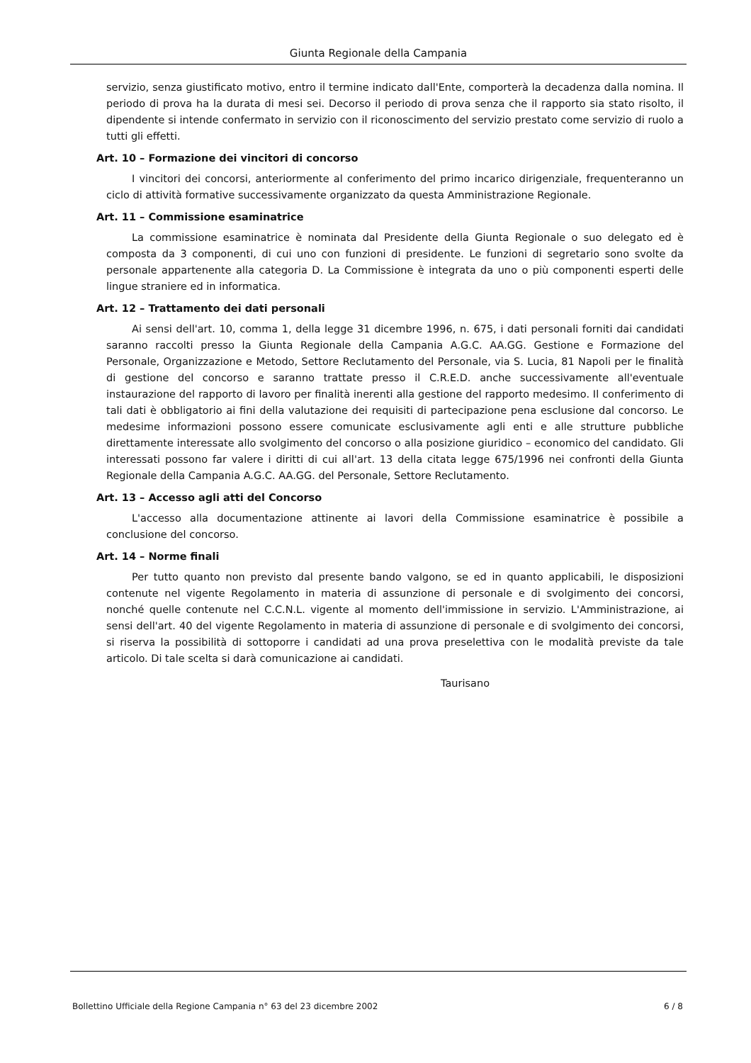Giunta Regionale della Campania
servizio, senza giustificato motivo, entro il termine indicato dall'Ente, comporterà la decadenza dalla nomina. Il periodo di prova ha la durata di mesi sei. Decorso il periodo di prova senza che il rapporto sia stato risolto, il dipendente si intende confermato in servizio con il riconoscimento del servizio prestato come servizio di ruolo a tutti gli effetti.
Art. 10 – Formazione dei vincitori di concorso
I vincitori dei concorsi, anteriormente al conferimento del primo incarico dirigenziale, frequenteranno un ciclo di attività formative successivamente organizzato da questa Amministrazione Regionale.
Art. 11 – Commissione esaminatrice
La commissione esaminatrice è nominata dal Presidente della Giunta Regionale o suo delegato ed è composta da 3 componenti, di cui uno con funzioni di presidente. Le funzioni di segretario sono svolte da personale appartenente alla categoria D. La Commissione è integrata da uno o più componenti esperti delle lingue straniere ed in informatica.
Art. 12 – Trattamento dei dati personali
Ai sensi dell'art. 10, comma 1, della legge 31 dicembre 1996, n. 675, i dati personali forniti dai candidati saranno raccolti presso la Giunta Regionale della Campania A.G.C. AA.GG. Gestione e Formazione del Personale, Organizzazione e Metodo, Settore Reclutamento del Personale, via S. Lucia, 81 Napoli per le finalità di gestione del concorso e saranno trattate presso il C.R.E.D. anche successivamente all'eventuale instaurazione del rapporto di lavoro per finalità inerenti alla gestione del rapporto medesimo. Il conferimento di tali dati è obbligatorio ai fini della valutazione dei requisiti di partecipazione pena esclusione dal concorso. Le medesime informazioni possono essere comunicate esclusivamente agli enti e alle strutture pubbliche direttamente interessate allo svolgimento del concorso o alla posizione giuridico – economico del candidato. Gli interessati possono far valere i diritti di cui all'art. 13 della citata legge 675/1996 nei confronti della Giunta Regionale della Campania A.G.C. AA.GG. del Personale, Settore Reclutamento.
Art. 13 – Accesso agli atti del Concorso
L'accesso alla documentazione attinente ai lavori della Commissione esaminatrice è possibile a conclusione del concorso.
Art. 14 – Norme finali
Per tutto quanto non previsto dal presente bando valgono, se ed in quanto applicabili, le disposizioni contenute nel vigente Regolamento in materia di assunzione di personale e di svolgimento dei concorsi, nonché quelle contenute nel C.C.N.L. vigente al momento dell'immissione in servizio. L'Amministrazione, ai sensi dell'art. 40 del vigente Regolamento in materia di assunzione di personale e di svolgimento dei concorsi, si riserva la possibilità di sottoporre i candidati ad una prova preselettiva con le modalità previste da tale articolo. Di tale scelta si darà comunicazione ai candidati.
Taurisano
Bollettino Ufficiale della Regione Campania n° 63 del 23 dicembre 2002 6 / 8